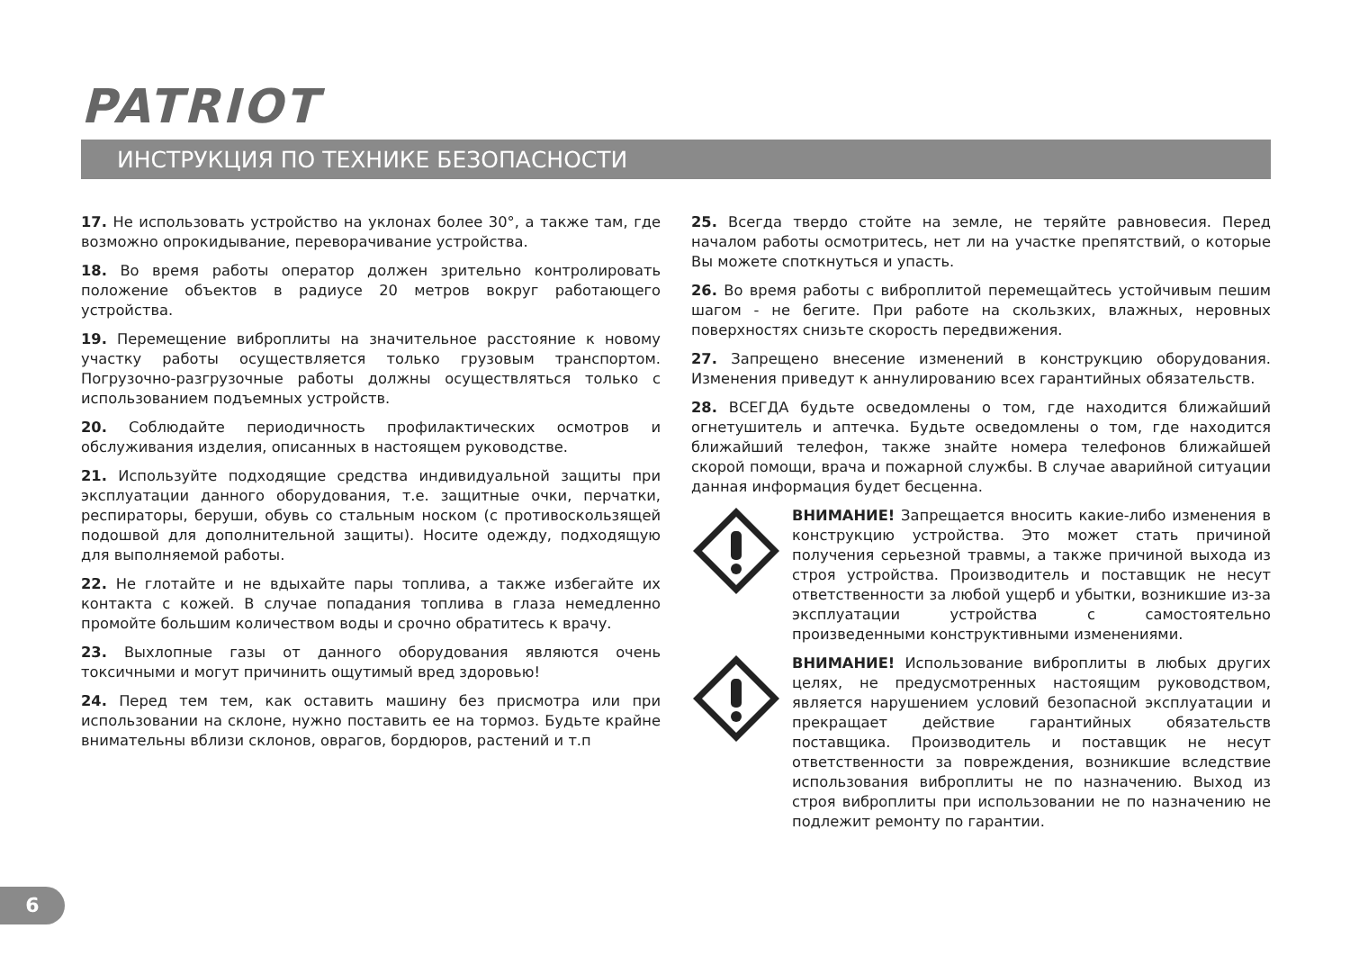PATRIOT
ИНСТРУКЦИЯ ПО ТЕХНИКЕ БЕЗОПАСНОСТИ
17. Не использовать устройство на уклонах более 30°, а также там, где возможно опрокидывание, переворачивание устройства.
18. Во время работы оператор должен зрительно контролировать положение объектов в радиусе 20 метров вокруг работающего устройства.
19. Перемещение виброплиты на значительное расстояние к новому участку работы осуществляется только грузовым транспортом. Погрузочно-разгрузочные работы должны осуществляться только с использованием подъемных устройств.
20. Соблюдайте периодичность профилактических осмотров и обслуживания изделия, описанных в настоящем руководстве.
21. Используйте подходящие средства индивидуальной защиты при эксплуатации данного оборудования, т.е. защитные очки, перчатки, респираторы, беруши, обувь со стальным носком (с противоскользящей подошвой для дополнительной защиты). Носите одежду, подходящую для выполняемой работы.
22. Не глотайте и не вдыхайте пары топлива, а также избегайте их контакта с кожей. В случае попадания топлива в глаза немедленно промойте большим количеством воды и срочно обратитесь к врачу.
23. Выхлопные газы от данного оборудования являются очень токсичными и могут причинить ощутимый вред здоровью!
24. Перед тем тем, как оставить машину без присмотра или при использовании на склоне, нужно поставить ее на тормоз. Будьте крайне внимательны вблизи склонов, оврагов, бордюров, растений и т.п
25. Всегда твердо стойте на земле, не теряйте равновесия. Перед началом работы осмотритесь, нет ли на участке препятствий, о которые Вы можете споткнуться и упасть.
26. Во время работы с виброплитой перемещайтесь устойчивым пешим шагом - не бегите. При работе на скользких, влажных, неровных поверхностях снизьте скорость передвижения.
27. Запрещено внесение изменений в конструкцию оборудования. Изменения приведут к аннулированию всех гарантийных обязательств.
28. ВСЕГДА будьте осведомлены о том, где находится ближайший огнетушитель и аптечка. Будьте осведомлены о том, где находится ближайший телефон, также знайте номера телефонов ближайшей скорой помощи, врача и пожарной службы. В случае аварийной ситуации данная информация будет бесценна.
ВНИМАНИЕ! Запрещается вносить какие-либо изменения в конструкцию устройства. Это может стать причиной получения серьезной травмы, а также причиной выхода из строя устройства. Производитель и поставщик не несут ответственности за любой ущерб и убытки, возникшие из-за эксплуатации устройства с самостоятельно произведенными конструктивными изменениями.
ВНИМАНИЕ! Использование виброплиты в любых других целях, не предусмотренных настоящим руководством, является нарушением условий безопасной эксплуатации и прекращает действие гарантийных обязательств поставщика. Производитель и поставщик не несут ответственности за повреждения, возникшие вследствие использования виброплиты не по назначению. Выход из строя виброплиты при использовании не по назначению не подлежит ремонту по гарантии.
6